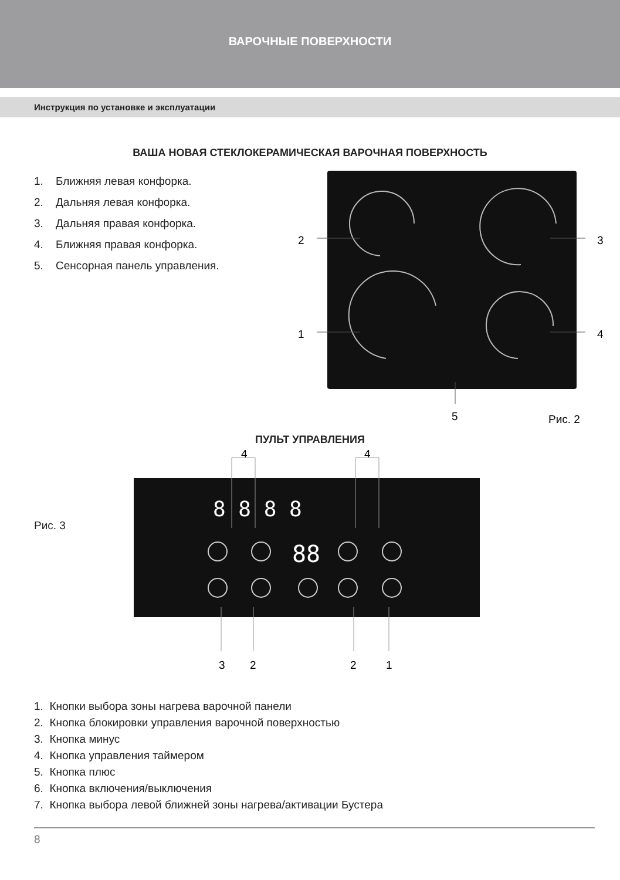ВАРОЧНЫЕ ПОВЕРХНОСТИ
Инструкция по установке и эксплуатации
ВАША НОВАЯ СТЕКЛОКЕРАМИЧЕСКАЯ ВАРОЧНАЯ ПОВЕРХНОСТЬ
1. Ближняя левая конфорка.
2. Дальняя левая конфорка.
3. Дальняя правая конфорка.
4. Ближняя правая конфорка.
5. Сенсорная панель управления.
2
3
1
4
5
Рис. 2
ПУЛЬТ УПРАВЛЕНИЯ
Рис. 3
4
4
88
8 8 8 8
3
2
2
1
1. Кнопки выбора зоны нагрева варочной панели
2. Кнопка блокировки управления варочной поверхностью
3. Кнопка минус
4. Кнопка управления таймером
5. Кнопка плюс
6. Кнопка включения/выключения
7. Кнопка выбора левой ближней зоны нагрева/активации Бустера
8